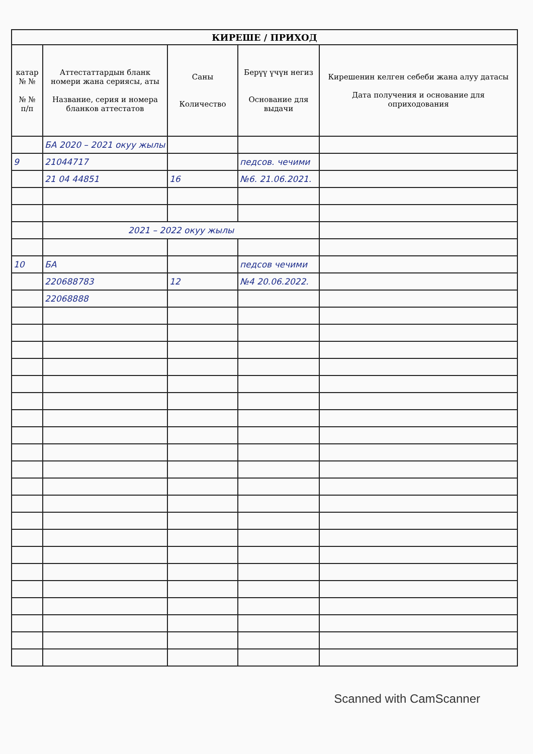| КИРЕШЕ / ПРИХОД | | | | |
| --- | --- | --- | --- | --- |
| катар № № № № п/п | Аттестаттардын бланк номери жана сериясы, аты Название, серия и номера бланков аттестатов | Саны Количество | Берүү үчүн негиз Основание для выдачи | Кирешенин келген себеби жана алуу датасы Дата получения и основание для оприходования |
| | БА 2020 – 2021 окуу жылы | | | |
| 9 | 21044717 | | педсов. чечими | |
| | 21 04 44851 | 16 | №6. 21.06.2021. | |
| | 2021 – 2022 окуу жылы | | | |
| 10 | БА | | педсов чечими | |
| | 220688783 | 12 | №4 20.06.2022. | |
| | 22068888 | | | |
Scanned with CamScanner